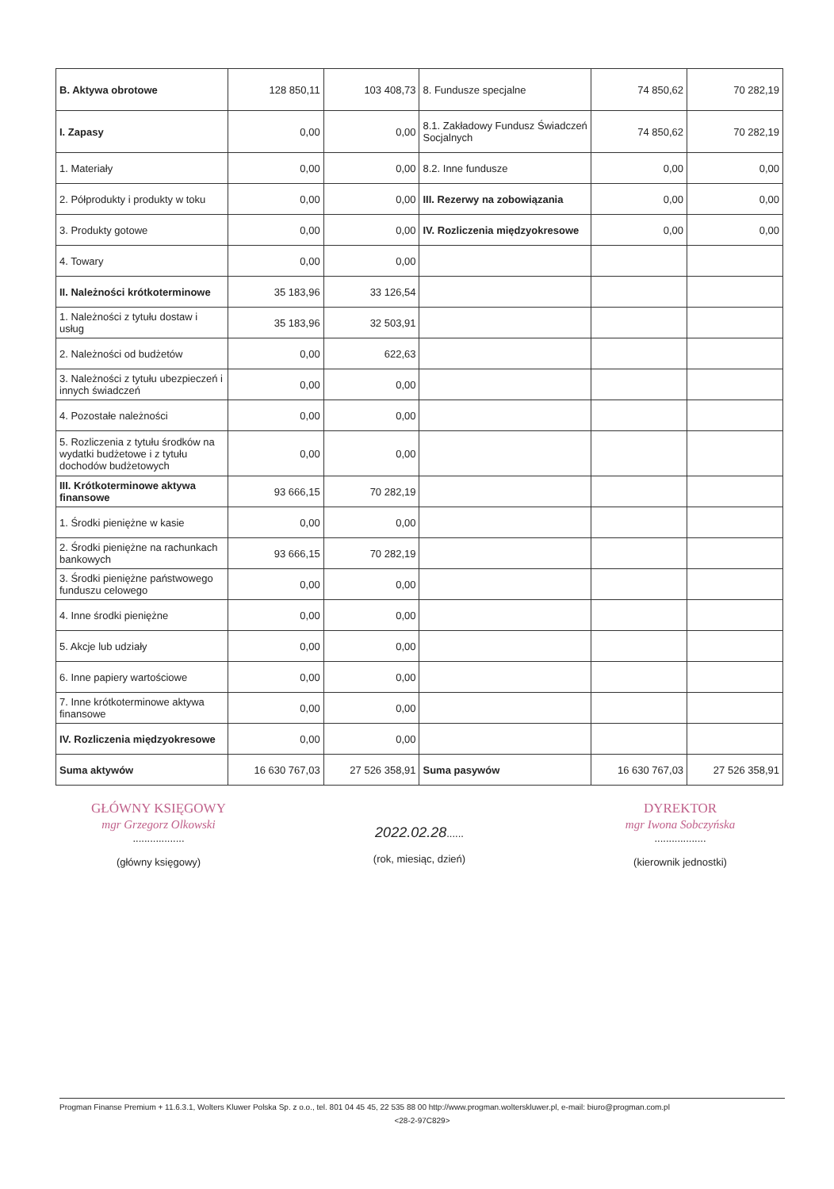| B. Aktywa obrotowe | 128 850,11 | 103 408,73 | 8. Fundusze specjalne | 74 850,62 | 70 282,19 |
| I. Zapasy | 0,00 | 0,00 | 8.1. Zakładowy Fundusz Świadczeń Socjalnych | 74 850,62 | 70 282,19 |
| 1. Materiały | 0,00 | 0,00 | 8.2. Inne fundusze | 0,00 | 0,00 |
| 2. Półprodukty i produkty w toku | 0,00 | 0,00 | III. Rezerwy na zobowiązania | 0,00 | 0,00 |
| 3. Produkty gotowe | 0,00 | 0,00 | IV. Rozliczenia międzyokresowe | 0,00 | 0,00 |
| 4. Towary | 0,00 | 0,00 | | | |
| II. Należności krótkoterminowe | 35 183,96 | 33 126,54 | | | |
| 1. Należności z tytułu dostaw i usług | 35 183,96 | 32 503,91 | | | |
| 2. Należności od budżetów | 0,00 | 622,63 | | | |
| 3. Należności z tytułu ubezpieczeń i innych świadczeń | 0,00 | 0,00 | | | |
| 4. Pozostałe należności | 0,00 | 0,00 | | | |
| 5. Rozliczenia z tytułu środków na wydatki budżetowe i z tytułu dochodów budżetowych | 0,00 | 0,00 | | | |
| III. Krótkoterminowe aktywa finansowe | 93 666,15 | 70 282,19 | | | |
| 1. Środki pieniężne w kasie | 0,00 | 0,00 | | | |
| 2. Środki pieniężne na rachunkach bankowych | 93 666,15 | 70 282,19 | | | |
| 3. Środki pieniężne państwowego funduszu celowego | 0,00 | 0,00 | | | |
| 4. Inne środki pieniężne | 0,00 | 0,00 | | | |
| 5. Akcje lub udziały | 0,00 | 0,00 | | | |
| 6. Inne papiery wartościowe | 0,00 | 0,00 | | | |
| 7. Inne krótkoterminowe aktywa finansowe | 0,00 | 0,00 | | | |
| IV. Rozliczenia międzyokresowe | 0,00 | 0,00 | | | |
| Suma aktywów | 16 630 767,03 | 27 526 358,91 | Suma pasywów | 16 630 767,03 | 27 526 358,91 |
GŁÓWNY KSIĘGOWY
mgr Grzegorz Olkowski
..................
(główny księgowy)
2022.02.28......
(rok, miesiąc, dzień)
DYREKTOR
mgr Iwona Sobczyńska
..................
(kierownik jednostki)
Progman Finanse Premium + 11.6.3.1, Wolters Kluwer Polska Sp. z o.o., tel. 801 04 45 45, 22 535 88 00 http://www.progman.wolterskluwer.pl, e-mail: biuro@progman.com.pl
<28-2-97C829>